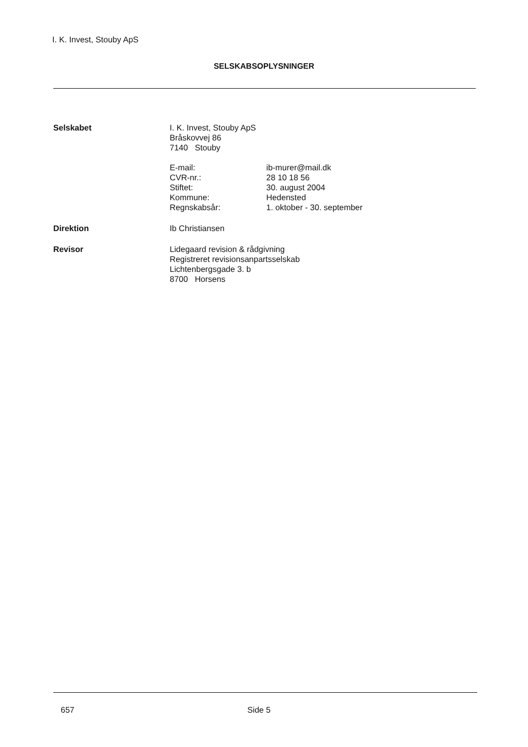I. K. Invest, Stouby ApS
SELSKABSOPLYSNINGER
Selskabet I. K. Invest, Stouby ApS
Bråskovvej 86
7140 Stouby
E-mail:
ib-murer@mail.dk
CVR-nr.:
28 10 18 56
Stiftet:
30. august 2004
Kommune:
Hedensted
Regnskabsår:
1. oktober - 30. september
Direktion Ib Christiansen
Revisor Lidegaard revision & rådgivning
Registreret revisionsanpartsselskab
Lichtenbergsgade 3. b
8700 Horsens
657 Side 5